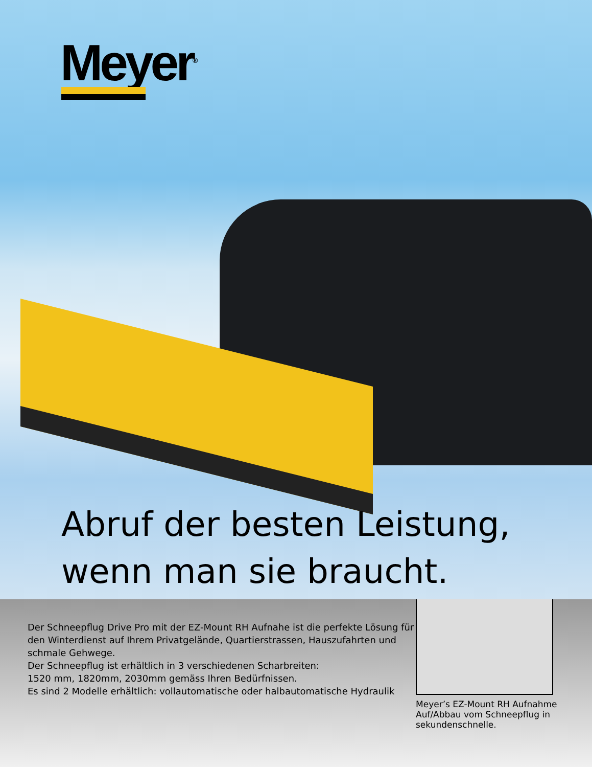Meyer<sup>®</sup>
Abruf der besten Leistung,
wenn man sie braucht.
Der Schneepflug Drive Pro mit der EZ-Mount RH Aufnahe ist die perfekte Lösung für den Winterdienst auf Ihrem Privatgelände, Quartierstrassen, Hauszufahrten und schmale Gehwege.
Der Schneepflug ist erhältlich in 3 verschiedenen Scharbreiten:
1520 mm, 1820mm, 2030mm gemäss Ihren Bedürfnissen.
Es sind 2 Modelle erhältlich: vollautomatische oder halbautomatische Hydraulik
Meyer’s EZ-Mount RH Aufnahme Auf/Abbau vom Schneepflug in sekundenschnelle.